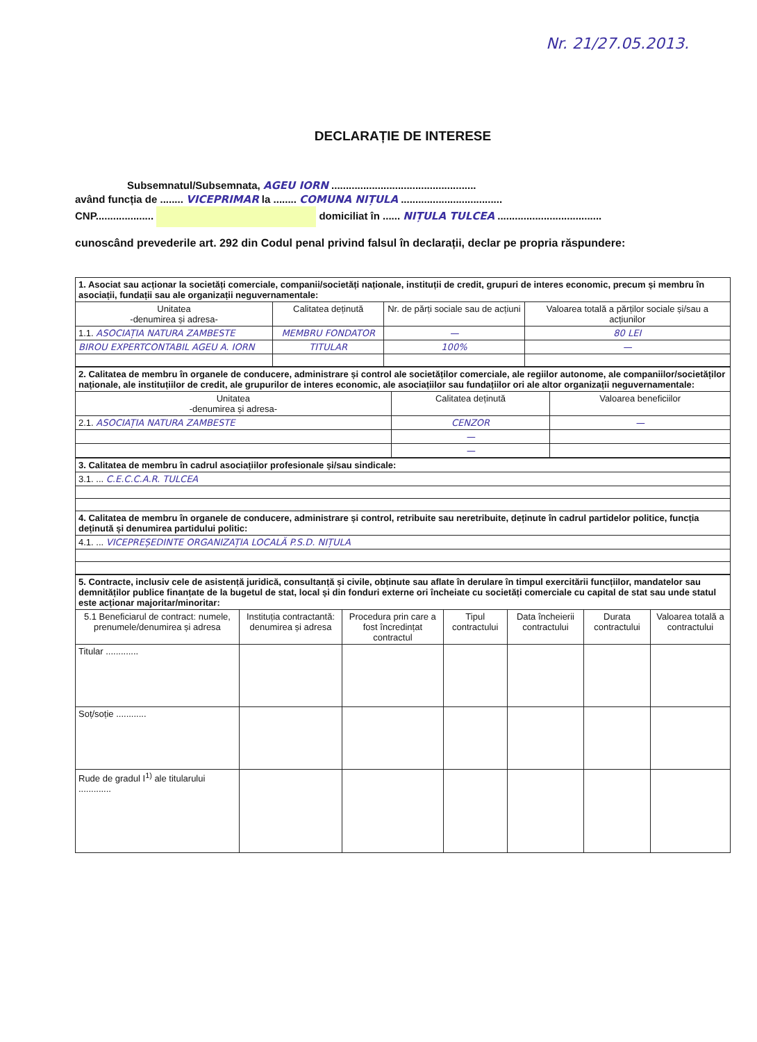Nr. 21/27.05.2013.
DECLARAȚIE DE INTERESE
Subsemnatul/Subsemnata, AGEU IORN ..................................................
având funcția de ........ VICEPRIMAR la ........ COMUNA NIȚULA ...................................
CNP.................... domiciliat în ...... NIȚULA TULCEA ....................................
cunoscând prevederile art. 292 din Codul penal privind falsul în declarații, declar pe propria răspundere:
| 1. Asociat sau acționar la societăți comerciale, companii/societăți naționale, instituții de credit, grupuri de interes economic, precum și membru în asociații, fundații sau ale organizații neguvernamentale: | | | |
| Unitatea -denumirea și adresa- | Calitatea deținută | Nr. de părți sociale sau de acțiuni | Valoarea totală a părților sociale și/sau a acțiunilor |
| 1.1. ASOCIAȚIA NATURA ZAMBESTE | MEMBRU FONDATOR | — | 80 LEI |
| BIROU EXPERTCONTABIL AGEU A. IORN | TITULAR | 100% | — |
| 2. Calitatea de membru în organele de conducere, administrare și control ale societăților comerciale, ale regiilor autonome, ale companiilor/societăților naționale, ale instituțiilor de credit, ale grupurilor de interes economic, ale asociațiilor sau fundațiilor ori ale altor organizații neguvernamentale: | | |
| Unitatea -denumirea și adresa- | Calitatea deținută | Valoarea beneficiilor |
| 2.1. ASOCIAȚIA NATURA ZAMBESTE | CENZOR | — |
| | — | |
| | — | |
| 3. Calitatea de membru în cadrul asociațiilor profesionale și/sau sindicale: |
| 3.1. ... C.E.C.C.A.R. TULCEA |
| 4. Calitatea de membru în organele de conducere, administrare și control, retribuite sau neretribuite, deținute în cadrul partidelor politice, funcția deținută și denumirea partidului politic: |
| 4.1. ... VICEPREȘEDINTE ORGANIZAȚIA LOCALĂ P.S.D. NIȚULA |
| 5. Contracte, inclusiv cele de asistență juridică, consultanță și civile, obținute sau aflate în derulare în timpul exercitării funcțiilor, mandatelor sau demnităților publice finanțate de la bugetul de stat, local și din fonduri externe ori încheiate cu societăți comerciale cu capital de stat sau unde statul este acționar majoritar/minoritar: | | | | | | |
| 5.1 Beneficiarul de contract: numele, prenumele/denumirea și adresa | Instituția contractantă: denumirea și adresa | Procedura prin care a fost încredințat contractul | Tipul contractului | Data încheierii contractului | Durata contractului | Valoarea totală a contractului |
| Titular ............. | | | | | | |
| Soț/soție ............ | | | | | | |
| Rude de gradul I<sup>1)</sup> ale titularului ............. | | | | | | |